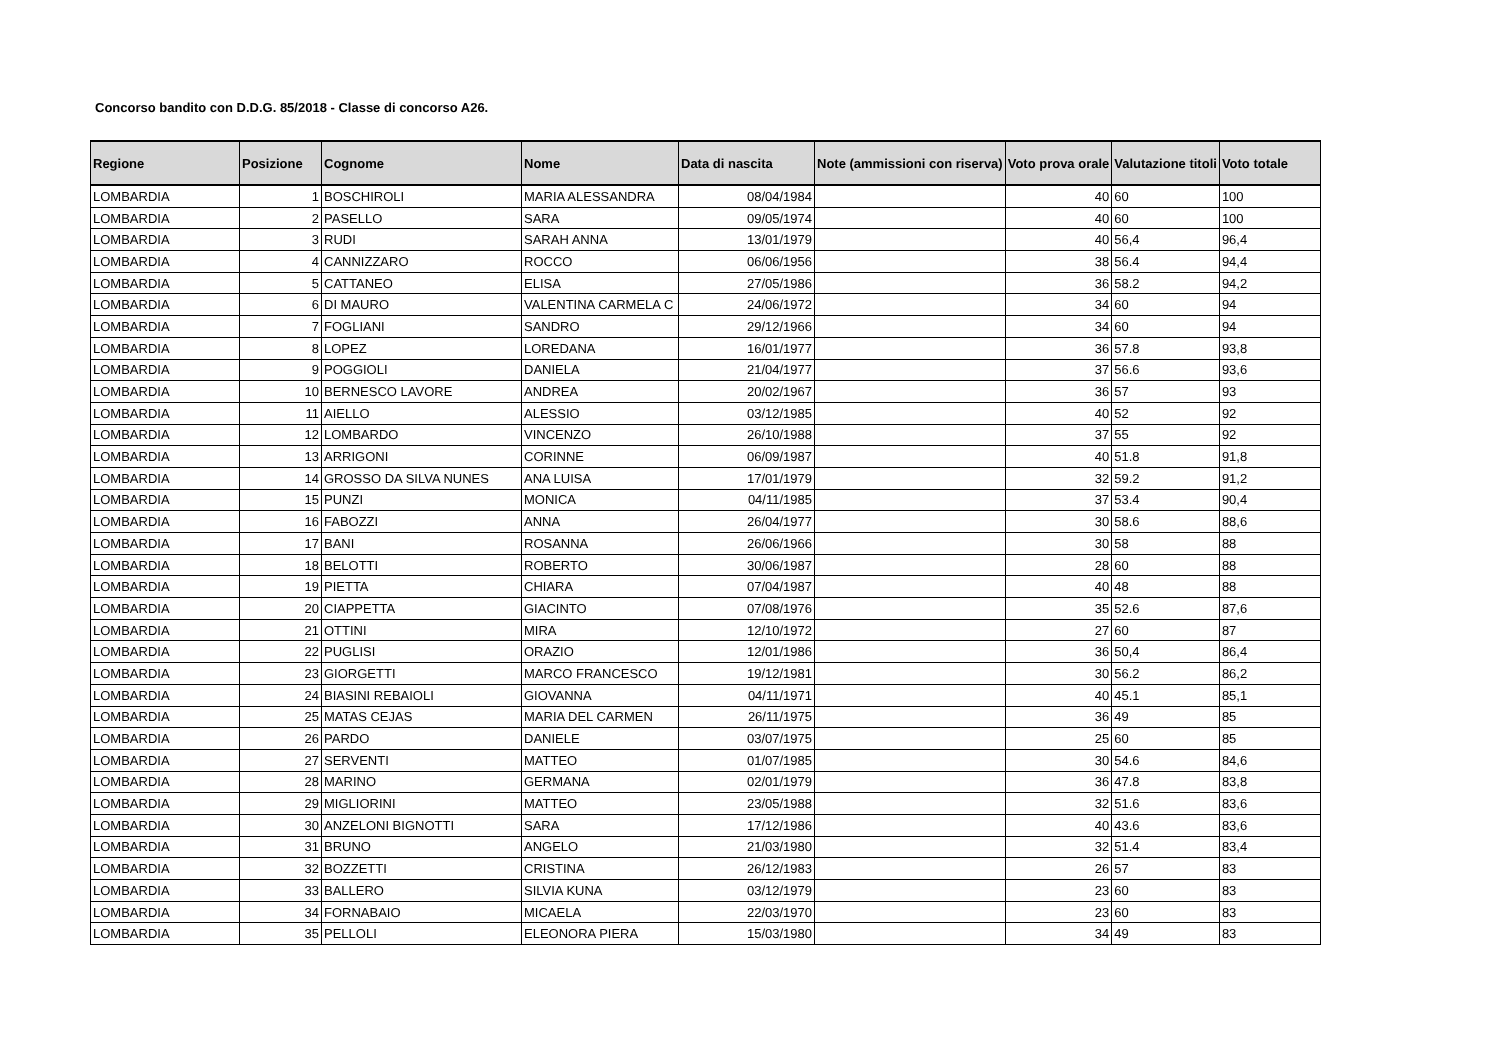Concorso bandito con D.D.G. 85/2018 - Classe di concorso A26.
| Regione | Posizione | Cognome | Nome | Data di nascita | Note (ammissioni con riserva) | Voto prova orale | Valutazione titoli | Voto totale |
| --- | --- | --- | --- | --- | --- | --- | --- | --- |
| LOMBARDIA | 1 | BOSCHIROLI | MARIA ALESSANDRA | 08/04/1984 | | 40 | 60 | 100 |
| LOMBARDIA | 2 | PASELLO | SARA | 09/05/1974 | | 40 | 60 | 100 |
| LOMBARDIA | 3 | RUDI | SARAH ANNA | 13/01/1979 | | 40 | 56,4 | 96,4 |
| LOMBARDIA | 4 | CANNIZZARO | ROCCO | 06/06/1956 | | 38 | 56.4 | 94,4 |
| LOMBARDIA | 5 | CATTANEO | ELISA | 27/05/1986 | | 36 | 58.2 | 94,2 |
| LOMBARDIA | 6 | DI MAURO | VALENTINA CARMELA C | 24/06/1972 | | 34 | 60 | 94 |
| LOMBARDIA | 7 | FOGLIANI | SANDRO | 29/12/1966 | | 34 | 60 | 94 |
| LOMBARDIA | 8 | LOPEZ | LOREDANA | 16/01/1977 | | 36 | 57.8 | 93,8 |
| LOMBARDIA | 9 | POGGIOLI | DANIELA | 21/04/1977 | | 37 | 56.6 | 93,6 |
| LOMBARDIA | 10 | BERNESCO LAVORE | ANDREA | 20/02/1967 | | 36 | 57 | 93 |
| LOMBARDIA | 11 | AIELLO | ALESSIO | 03/12/1985 | | 40 | 52 | 92 |
| LOMBARDIA | 12 | LOMBARDO | VINCENZO | 26/10/1988 | | 37 | 55 | 92 |
| LOMBARDIA | 13 | ARRIGONI | CORINNE | 06/09/1987 | | 40 | 51.8 | 91,8 |
| LOMBARDIA | 14 | GROSSO DA SILVA NUNES | ANA LUISA | 17/01/1979 | | 32 | 59.2 | 91,2 |
| LOMBARDIA | 15 | PUNZI | MONICA | 04/11/1985 | | 37 | 53.4 | 90,4 |
| LOMBARDIA | 16 | FABOZZI | ANNA | 26/04/1977 | | 30 | 58.6 | 88,6 |
| LOMBARDIA | 17 | BANI | ROSANNA | 26/06/1966 | | 30 | 58 | 88 |
| LOMBARDIA | 18 | BELOTTI | ROBERTO | 30/06/1987 | | 28 | 60 | 88 |
| LOMBARDIA | 19 | PIETTA | CHIARA | 07/04/1987 | | 40 | 48 | 88 |
| LOMBARDIA | 20 | CIAPPETTA | GIACINTO | 07/08/1976 | | 35 | 52.6 | 87,6 |
| LOMBARDIA | 21 | OTTINI | MIRA | 12/10/1972 | | 27 | 60 | 87 |
| LOMBARDIA | 22 | PUGLISI | ORAZIO | 12/01/1986 | | 36 | 50,4 | 86,4 |
| LOMBARDIA | 23 | GIORGETTI | MARCO FRANCESCO | 19/12/1981 | | 30 | 56.2 | 86,2 |
| LOMBARDIA | 24 | BIASINI REBAIOLI | GIOVANNA | 04/11/1971 | | 40 | 45.1 | 85,1 |
| LOMBARDIA | 25 | MATAS CEJAS | MARIA DEL CARMEN | 26/11/1975 | | 36 | 49 | 85 |
| LOMBARDIA | 26 | PARDO | DANIELE | 03/07/1975 | | 25 | 60 | 85 |
| LOMBARDIA | 27 | SERVENTI | MATTEO | 01/07/1985 | | 30 | 54.6 | 84,6 |
| LOMBARDIA | 28 | MARINO | GERMANA | 02/01/1979 | | 36 | 47.8 | 83,8 |
| LOMBARDIA | 29 | MIGLIORINI | MATTEO | 23/05/1988 | | 32 | 51.6 | 83,6 |
| LOMBARDIA | 30 | ANZELONI BIGNOTTI | SARA | 17/12/1986 | | 40 | 43.6 | 83,6 |
| LOMBARDIA | 31 | BRUNO | ANGELO | 21/03/1980 | | 32 | 51.4 | 83,4 |
| LOMBARDIA | 32 | BOZZETTI | CRISTINA | 26/12/1983 | | 26 | 57 | 83 |
| LOMBARDIA | 33 | BALLERO | SILVIA KUNA | 03/12/1979 | | 23 | 60 | 83 |
| LOMBARDIA | 34 | FORNABAIO | MICAELA | 22/03/1970 | | 23 | 60 | 83 |
| LOMBARDIA | 35 | PELLOLI | ELEONORA PIERA | 15/03/1980 | | 34 | 49 | 83 |